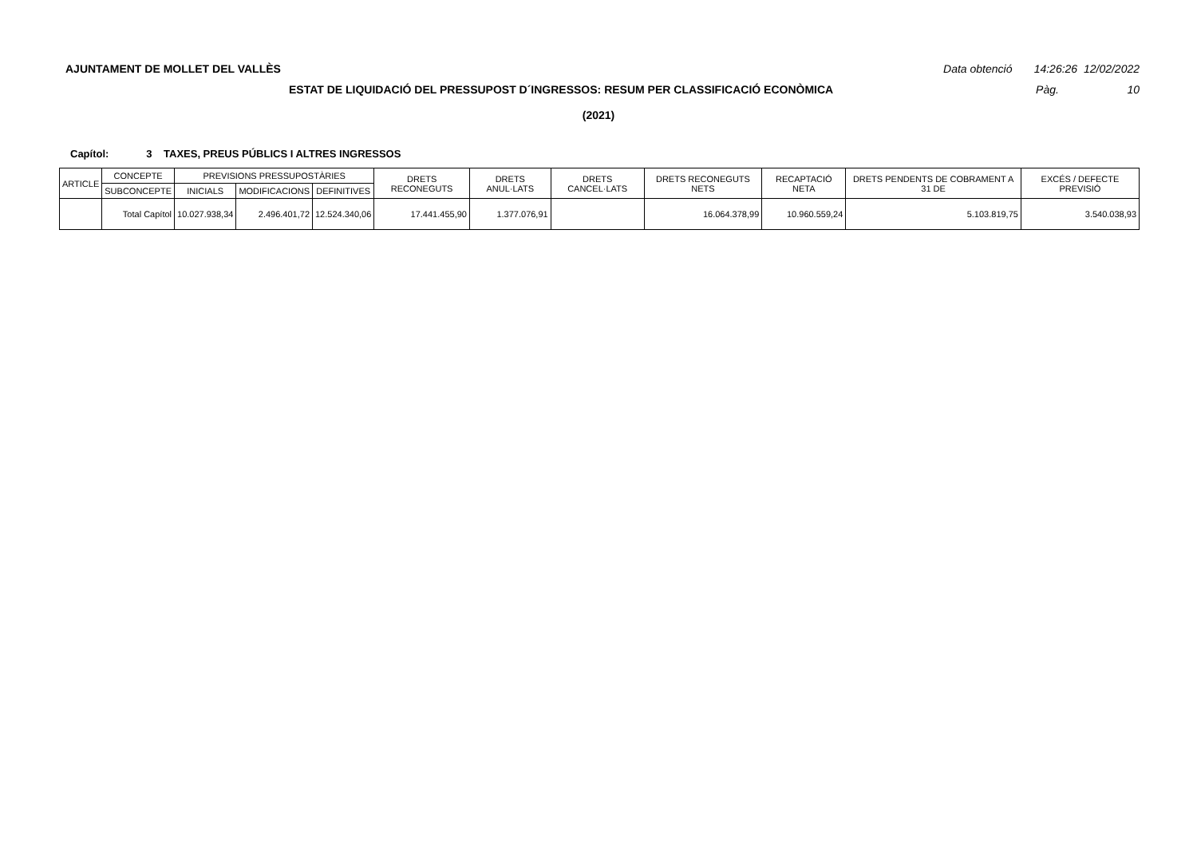AJUNTAMENT DE MOLLET DEL VALLÈS Data obtenció 14:26:26 12/02/2022
ESTAT DE LIQUIDACIÓ DEL PRESSUPOST D´INGRESSOS: RESUM PER CLASSIFICACIÓ ECONÒMICA Pàg. 10
(2021)
Capítol: 3 TAXES, PREUS PÚBLICS I ALTRES INGRESSOS
| ARTICLE | CONCEPTE | PREVISIONS PRESSUPOSTÀRIES | | | DRETS RECONEGUTS | DRETS ANUL·LATS | DRETS CANCEL·LATS | DRETS RECONEGUTS NETS | RECAPTACIÓ NETA | DRETS PENDENTS DE COBRAMENT A 31 DE | EXCÉS / DEFECTE PREVISIÓ |
| --- | --- | --- | --- | --- | --- | --- | --- | --- | --- | --- | --- |
| | SUBCONCEPTE | INICIALS | MODIFICACIONS | DEFINITIVES | | | | | | | |
| | Total Capítol | 10.027.938,34 | 2.496.401,72 | 12.524.340,06 | 17.441.455,90 | 1.377.076,91 | | 16.064.378,99 | 10.960.559,24 | 5.103.819,75 | 3.540.038,93 |